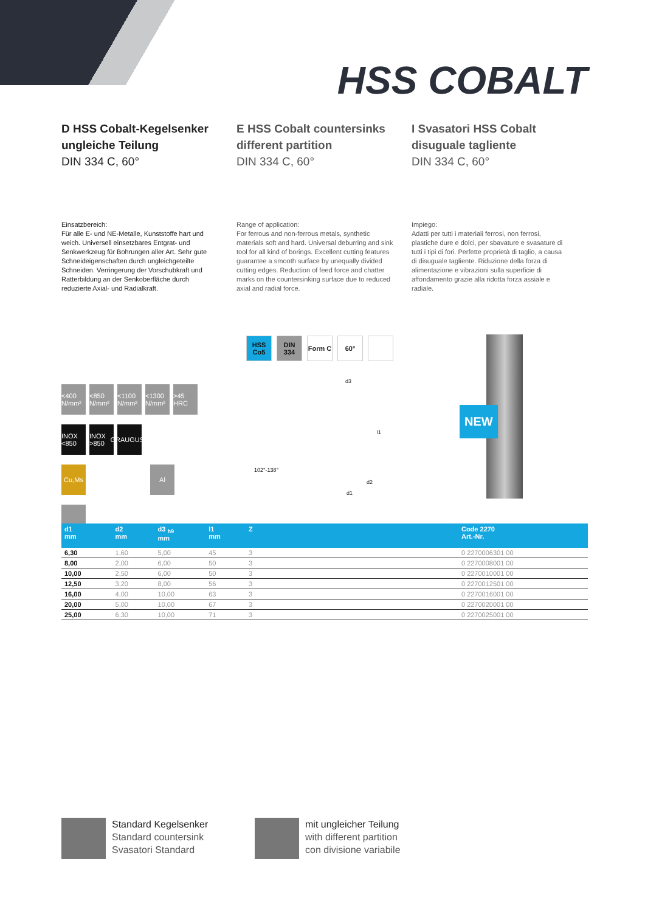HSS COBALT
D HSS Cobalt-Kegelsenker ungleiche Teilung
DIN 334 C, 60°
E HSS Cobalt countersinks different partition
DIN 334 C, 60°
I Svasatori HSS Cobalt disuguale tagliente
DIN 334 C, 60°
Einsatzbereich:
Für alle E- und NE-Metalle, Kunststoffe hart und weich. Universell einsetzbares Entgrat- und Senkwerkzeug für Bohrungen aller Art. Sehr gute Schneideigenschaften durch ungleichgeteilte Schneiden. Verringerung der Vorschubkraft und Ratterbildung an der Senkoberfläche durch reduzierte Axial- und Radialkraft.
Range of application:
For ferrous and non-ferrous metals, synthetic materials soft and hard. Universal deburring and sink tool for all kind of borings. Excellent cutting features guarantee a smooth surface by unequally divided cutting edges. Reduction of feed force and chatter marks on the countersinking surface due to reduced axial and radial force.
Impiego:
Adatti per tutti i materiali ferrosi, non ferrosi, plastiche dure e dolci, per sbavature e svasature di tutti i tipi di fori. Perfette proprietà di taglio, a causa di disuguale tagliente. Riduzione della forza di alimentazione e vibrazioni sulla superficie di affondamento grazie alla ridotta forza assiale e radiale.
HSS Co5 DIN 334 Form C 60°
<400 N/mm² <850 N/mm² <1100 N/mm² <1300 N/mm² >45 HRC INOX <850 INOX >850 GRAUGUSS Cu,Ms Al
102°-138°
d3
l1
d2
d1
NEW
| d1 mm | d2 mm | d3 <sub>h9</sub> mm | l1 mm | Z | Code 2270 Art.-Nr. |
| --- | --- | --- | --- | --- | --- |
| 6,30 | 1,60 | 5,00 | 45 | 3 | 0 2270006301 00 |
| 8,00 | 2,00 | 6,00 | 50 | 3 | 0 2270008001 00 |
| 10,00 | 2,50 | 6,00 | 50 | 3 | 0 2270010001 00 |
| 12,50 | 3,20 | 8,00 | 56 | 3 | 0 2270012501 00 |
| 16,00 | 4,00 | 10,00 | 63 | 3 | 0 2270016001 00 |
| 20,00 | 5,00 | 10,00 | 67 | 3 | 0 2270020001 00 |
| 25,00 | 6,30 | 10,00 | 71 | 3 | 0 2270025001 00 |
Standard Kegelsenker
Standard countersink
Svasatori Standard
mit ungleicher Teilung
with different partition
con divisione variabile